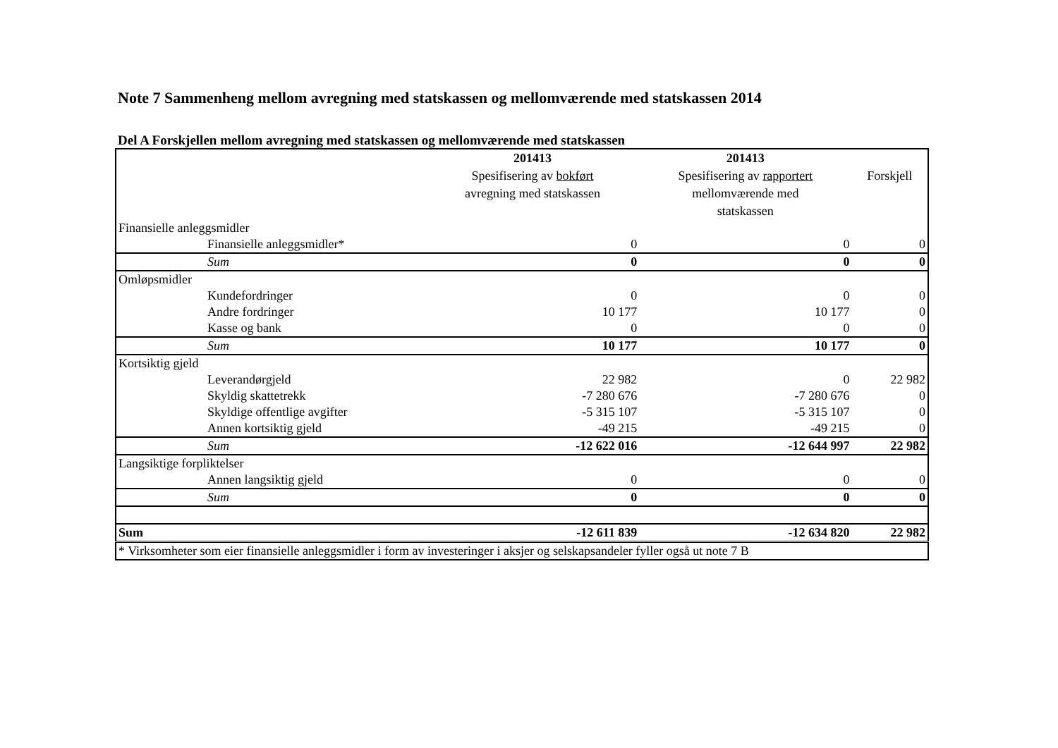Note 7 Sammenheng mellom avregning med statskassen og mellomværende med statskassen 2014
Del A Forskjellen mellom avregning med statskassen og mellomværende med statskassen
| | | 201413 Spesifisering av bokført avregning med statskassen | 201413 Spesifisering av rapportert mellomværende med statskassen | Forskjell |
| Finansielle anleggsmidler | | | | |
| | Finansielle anleggsmidler* | 0 | 0 | 0 |
| | Sum | 0 | 0 | 0 |
| Omløpsmidler | | | | |
| | Kundefordringer | 0 | 0 | 0 |
| | Andre fordringer | 10 177 | 10 177 | 0 |
| | Kasse og bank | 0 | 0 | 0 |
| | Sum | 10 177 | 10 177 | 0 |
| Kortsiktig gjeld | | | | |
| | Leverandørgjeld | 22 982 | 0 | 22 982 |
| | Skyldig skattetrekk | -7 280 676 | -7 280 676 | 0 |
| | Skyldige offentlige avgifter | -5 315 107 | -5 315 107 | 0 |
| | Annen kortsiktig gjeld | -49 215 | -49 215 | 0 |
| | Sum | -12 622 016 | -12 644 997 | 22 982 |
| Langsiktige forpliktelser | | | | |
| | Annen langsiktig gjeld | 0 | 0 | 0 |
| | Sum | 0 | 0 | 0 |
| Sum | | -12 611 839 | -12 634 820 | 22 982 |
| * Virksomheter som eier finansielle anleggsmidler i form av investeringer i aksjer og selskapsandeler fyller også ut note 7 B | | | | |